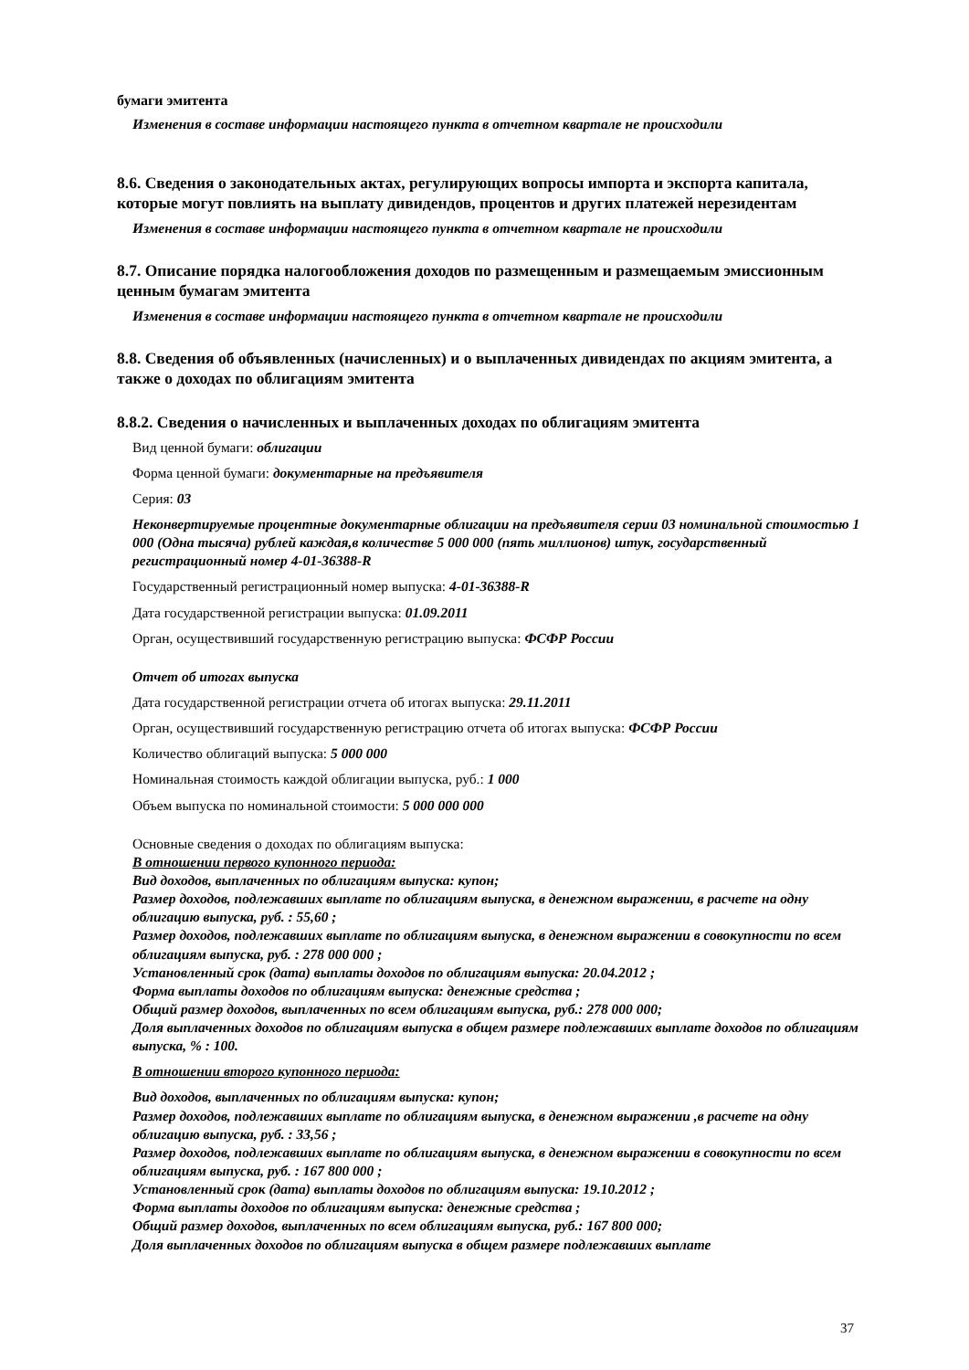бумаги эмитента
Изменения в составе информации настоящего пункта в отчетном квартале не происходили
8.6. Сведения о законодательных актах, регулирующих вопросы импорта и экспорта капитала, которые могут повлиять на выплату дивидендов, процентов и других платежей нерезидентам
Изменения в составе информации настоящего пункта в отчетном квартале не происходили
8.7. Описание порядка налогообложения доходов по размещенным и размещаемым эмиссионным ценным бумагам эмитента
Изменения в составе информации настоящего пункта в отчетном квартале не происходили
8.8. Сведения об объявленных (начисленных) и о выплаченных дивидендах по акциям эмитента, а также о доходах по облигациям эмитента
8.8.2. Сведения о начисленных и выплаченных доходах по облигациям эмитента
Вид ценной бумаги: облигации
Форма ценной бумаги: документарные на предъявителя
Серия: 03
Неконвертируемые процентные документарные облигации на предъявителя серии 03 номинальной стоимостью 1 000 (Одна тысяча) рублей каждая,в количестве 5 000 000 (пять миллионов) штук, государственный регистрационный номер 4-01-36388-R
Государственный регистрационный номер выпуска: 4-01-36388-R
Дата государственной регистрации выпуска: 01.09.2011
Орган, осуществивший государственную регистрацию выпуска: ФСФР России
Отчет об итогах выпуска
Дата государственной регистрации отчета об итогах выпуска: 29.11.2011
Орган, осуществивший государственную регистрацию отчета об итогах выпуска: ФСФР России
Количество облигаций выпуска: 5 000 000
Номинальная стоимость каждой облигации выпуска, руб.: 1 000
Объем выпуска по номинальной стоимости: 5 000 000 000
Основные сведения о доходах по облигациям выпуска:
В отношении первого купонного периода:
Вид доходов, выплаченных по облигациям выпуска: купон;
Размер доходов, подлежавших выплате по облигациям выпуска, в денежном выражении, в расчете на одну облигацию выпуска, руб. : 55,60 ;
Размер доходов, подлежавших выплате по облигациям выпуска, в денежном выражении в совокупности по всем облигациям выпуска, руб. : 278 000 000 ;
Установленный срок (дата) выплаты доходов по облигациям выпуска: 20.04.2012 ;
Форма выплаты доходов по облигациям выпуска: денежные средства ;
Общий размер доходов, выплаченных по всем облигациям выпуска, руб.: 278 000 000;
Доля выплаченных доходов по облигациям выпуска в общем размере подлежавших выплате доходов по облигациям выпуска, % : 100.
В отношении второго купонного периода:
Вид доходов, выплаченных по облигациям выпуска: купон;
Размер доходов, подлежавших выплате по облигациям выпуска, в денежном выражении ,в расчете на одну облигацию выпуска, руб. : 33,56 ;
Размер доходов, подлежавших выплате по облигациям выпуска, в денежном выражении в совокупности по всем облигациям выпуска, руб. : 167 800 000 ;
Установленный срок (дата) выплаты доходов по облигациям выпуска: 19.10.2012 ;
Форма выплаты доходов по облигациям выпуска: денежные средства ;
Общий размер доходов, выплаченных по всем облигациям выпуска, руб.: 167 800 000;
Доля выплаченных доходов по облигациям выпуска в общем размере подлежавших выплате
37